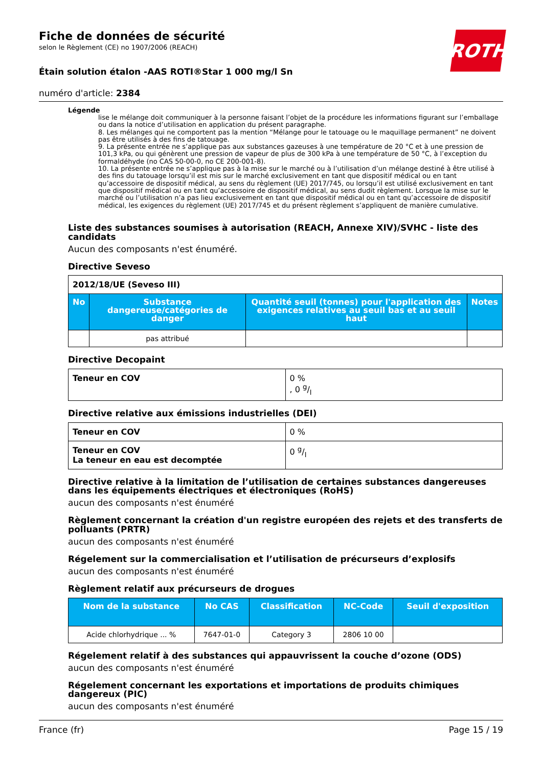Fiche de données de sécurité
selon le Règlement (CE) no 1907/2006 (REACH)
Étain solution étalon -AAS ROTI®Star 1 000 mg/l Sn
numéro d'article: 2384
ROTH
Légende
lise le mélange doit communiquer à la personne faisant l’objet de la procédure les informations figurant sur l’emballage ou dans la notice d’utilisation en application du présent paragraphe.
8. Les mélanges qui ne comportent pas la mention “Mélange pour le tatouage ou le maquillage permanent” ne doivent pas être utilisés à des fins de tatouage.
9. La présente entrée ne s’applique pas aux substances gazeuses à une température de 20 °C et à une pression de 101,3 kPa, ou qui génèrent une pression de vapeur de plus de 300 kPa à une température de 50 °C, à l’exception du formaldéhyde (no CAS 50-00-0, no CE 200-001-8).
10. La présente entrée ne s’applique pas à la mise sur le marché ou à l’utilisation d’un mélange destiné à être utilisé à des fins du tatouage lorsqu’il est mis sur le marché exclusivement en tant que dispositif médical ou en tant qu’accessoire de dispositif médical, au sens du règlement (UE) 2017/745, ou lorsqu’il est utilisé exclusivement en tant que dispositif médical ou en tant qu’accessoire de dispositif médical, au sens dudit règlement. Lorsque la mise sur le marché ou l’utilisation n’a pas lieu exclusivement en tant que dispositif médical ou en tant qu’accessoire de dispositif médical, les exigences du règlement (UE) 2017/745 et du présent règlement s’appliquent de manière cumulative.
Liste des substances soumises à autorisation (REACH, Annexe XIV)/SVHC - liste des candidats
Aucun des composants n'est énuméré.
Directive Seveso
| 2012/18/UE (Seveso III) | | | |
| No | Substance dangereuse/catégories de danger | Quantité seuil (tonnes) pour l'application des exigences relatives au seuil bas et au seuil haut | Notes |
| | pas attribué | | |
Directive Decopaint
| Teneur en COV | 0 % , 0 g/l |
Directive relative aux émissions industrielles (DEI)
| Teneur en COV | 0 % |
| Teneur en COV La teneur en eau est decomptée | 0 g/l |
Directive relative à la limitation de l’utilisation de certaines substances dangereuses dans les équipements électriques et électroniques (RoHS)
aucun des composants n'est énuméré
Règlement concernant la création d'un registre européen des rejets et des transferts de polluants (PRTR)
aucun des composants n'est énuméré
Régelement sur la commercialisation et l’utilisation de précurseurs d’explosifs
aucun des composants n'est énuméré
Règlement relatif aux précurseurs de drogues
| Nom de la substance | No CAS | Classification | NC-Code | Seuil d'exposition |
| --- | --- | --- | --- | --- |
| Acide chlorhydrique ... % | 7647-01-0 | Category 3 | 2806 10 00 | |
Régelement relatif à des substances qui appauvrissent la couche d’ozone (ODS)
aucun des composants n'est énuméré
Régelement concernant les exportations et importations de produits chimiques dangereux (PIC)
aucun des composants n'est énuméré
France (fr) Page 15 / 19